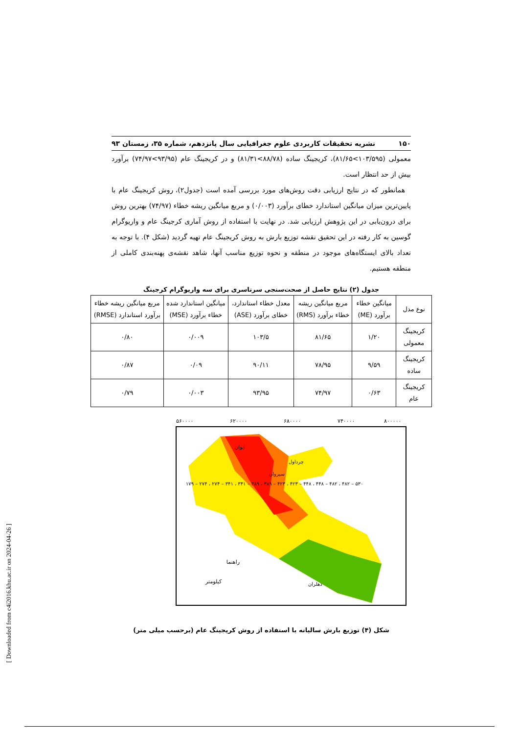۱۵۰ نشریه تحقیقات کاربردی علوم جغرافیایی سال پانزدهم، شماره ۳۵، زمستان ۹۳
معمولی (۱۰۳/۵۹۵>۸۱/۶۵)، کریجینگ ساده (۸۸/۷۸>۸۱/۳۱) و در کریجینگ عام (۹۳/۹۵>۷۴/۹۷) برآورد بیش از حد انتظار است.
همانطور که در نتایج ارزیابی دقت روش‌های مورد بررسی آمده است (جدول۲)، روش کریجینگ عام با پایین‌ترین میزان میانگین استاندارد خطای برآورد (۰/۰۰۳) و مربع میانگین ریشه خطاء (۷۴/۹۷) بهترین روش برای درون‌یابی در این پژوهش ارزیابی شد. در نهایت با استفاده از روش آماری کرجینگ عام و واریوگرام گوسین به کار رفته در این تحقیق نقشه توزیع بارش به روش کریجینگ عام تهیه گردید (شکل ۴). با توجه به تعداد بالای ایستگاه‌های موجود در منطقه و نحوه توزیع مناسب آنها، شاهد نقشه‌ی پهنه‌بندی کاملی از منطقه هستیم.
جدول (۲) نتایج حاصل از صحت‌سنجی سرتاسری برای سه واریوگرام کرجینگ
| نوع مدل | میانگین خطاء برآورد (ME) | مربع میانگین ریشه خطاء برآورد (RMS) | معدل خطاء استاندارد، خطای برآورد (ASE) | میانگین استاندارد شده خطاء برآورد (MSE) | مربع میانگین ریشه خطاء برآورد استاندارد (RMSE) |
| --- | --- | --- | --- | --- | --- |
| کریجینگ معمولی | ۱/۲۰ | ۸۱/۶۵ | ۱۰۳/۵ | ۰/۰۰۹ | ۰/۸۰ |
| کریجینگ ساده | ۹/۵۹ | ۷۸/۹۵ | ۹۰/۱۱ | ۰/۰۹ | ۰/۸۷ |
| کریجینگ عام | ۰/۶۳ | ۷۴/۹۷ | ۹۳/۹۵ | ۰/۰۰۳ | ۰/۷۹ |
راهنما
کیلومتر
۵۶۰۰۰۰
۶۲۰۰۰۰
۶۸۰۰۰۰
۷۴۰۰۰۰
۸۰۰۰۰۰
۱۷۹ – ۲۷۴ ، ۲۷۴ – ۳۴۱ ، ۳۴۱ – ۳۸۹ ، ۳۸۹ – ۴۲۳ ، ۴۲۳ – ۴۴۸ ، ۴۴۸ – ۴۸۲ ، ۴۸۲ – ۵۳۰
ایوان
چرداول
سیروان
دهلران
شکل (۴) توزیع بارش سالیانه با استفاده از روش کریجینگ عام (برحسب میلی متر)
[ Downloaded from c4i2016.khu.ac.ir on 2024-04-26 ]